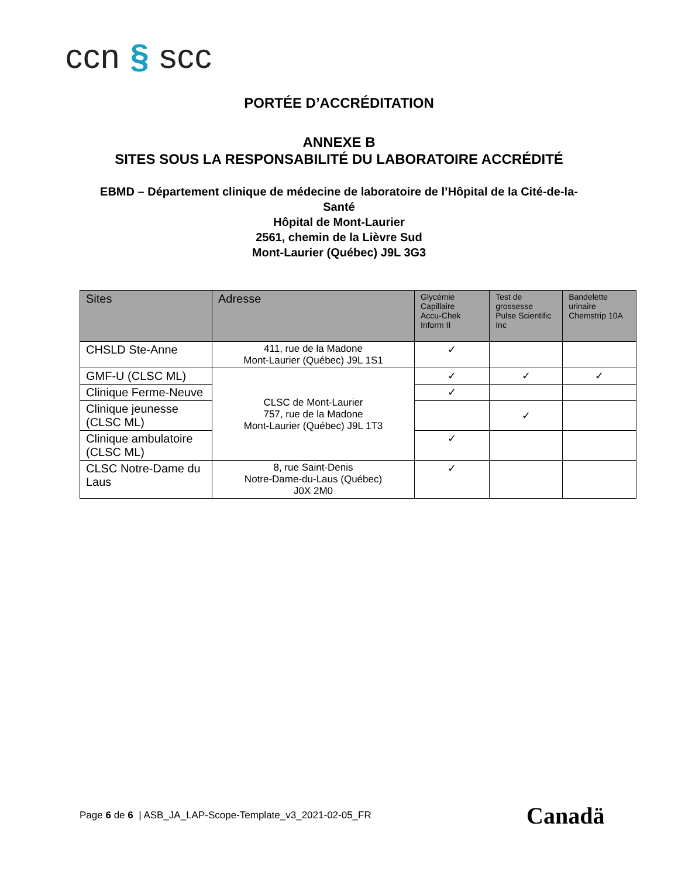ccn § scc
PORTÉE D’ACCRÉDITATION
ANNEXE B
SITES SOUS LA RESPONSABILITÉ DU LABORATOIRE ACCRÉDITÉ
EBMD – Département clinique de médecine de laboratoire de l’Hôpital de la Cité-de-la-Santé
Hôpital de Mont-Laurier
2561, chemin de la Lièvre Sud
Mont-Laurier (Québec) J9L 3G3
| Sites | Adresse | Glycémie Capillaire Accu-Chek Inform II | Test de grossesse Pulse Scientific Inc | Bandelette urinaire Chemstrip 10A |
| --- | --- | --- | --- | --- |
| CHSLD Ste-Anne | 411, rue de la Madone Mont-Laurier (Québec) J9L 1S1 | ✓ | | |
| GMF-U (CLSC ML) | CLSC de Mont-Laurier 757, rue de la Madone Mont-Laurier (Québec) J9L 1T3 | ✓ | ✓ | ✓ |
| Clinique Ferme-Neuve | | ✓ | | |
| Clinique jeunesse (CLSC ML) | | | ✓ | |
| Clinique ambulatoire (CLSC ML) | | ✓ | | |
| CLSC Notre-Dame du Laus | 8, rue Saint-Denis Notre-Dame-du-Laus (Québec) J0X 2M0 | ✓ | | |
Page 6 de 6 | ASB_JA_LAP-Scope-Template_v3_2021-02-05_FR
Canadä